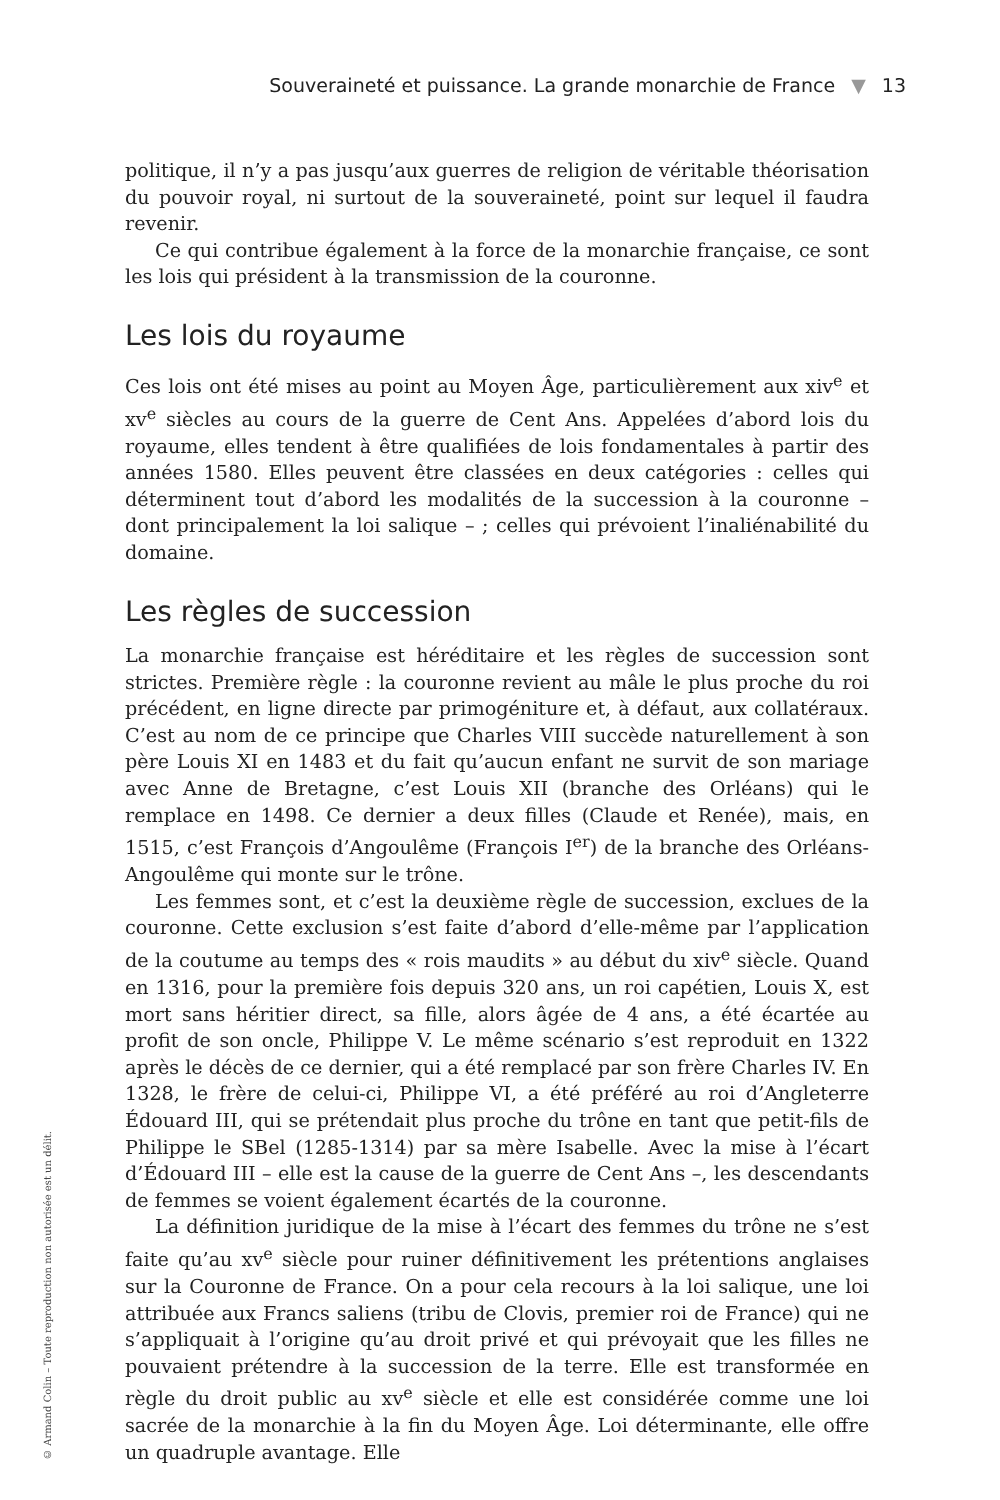Souveraineté et puissance. La grande monarchie de France ▼ 13
politique, il n’y a pas jusqu’aux guerres de religion de véritable théorisation du pouvoir royal, ni surtout de la souveraineté, point sur lequel il faudra revenir.
Ce qui contribue également à la force de la monarchie française, ce sont les lois qui président à la transmission de la couronne.
Les lois du royaume
Ces lois ont été mises au point au Moyen Âge, particulièrement aux xiv<sup>e</sup> et xv<sup>e</sup> siècles au cours de la guerre de Cent Ans. Appelées d’abord lois du royaume, elles tendent à être qualifiées de lois fondamentales à partir des années 1580. Elles peuvent être classées en deux catégories : celles qui déterminent tout d’abord les modalités de la succession à la couronne – dont principalement la loi salique – ; celles qui prévoient l’inaliénabilité du domaine.
Les règles de succession
La monarchie française est héréditaire et les règles de succession sont strictes. Première règle : la couronne revient au mâle le plus proche du roi précédent, en ligne directe par primogéniture et, à défaut, aux collatéraux. C’est au nom de ce principe que Charles VIII succède naturellement à son père Louis XI en 1483 et du fait qu’aucun enfant ne survit de son mariage avec Anne de Bretagne, c’est Louis XII (branche des Orléans) qui le remplace en 1498. Ce dernier a deux filles (Claude et Renée), mais, en 1515, c’est François d’Angoulême (François I<sup>er</sup>) de la branche des Orléans-Angoulême qui monte sur le trône.
Les femmes sont, et c’est la deuxième règle de succession, exclues de la couronne. Cette exclusion s’est faite d’abord d’elle-même par l’application de la coutume au temps des « rois maudits » au début du xiv<sup>e</sup> siècle. Quand en 1316, pour la première fois depuis 320 ans, un roi capétien, Louis X, est mort sans héritier direct, sa fille, alors âgée de 4 ans, a été écartée au profit de son oncle, Philippe V. Le même scénario s’est reproduit en 1322 après le décès de ce dernier, qui a été remplacé par son frère Charles IV. En 1328, le frère de celui-ci, Philippe VI, a été préféré au roi d’Angleterre Édouard III, qui se prétendait plus proche du trône en tant que petit-fils de Philippe le SBel (1285-1314) par sa mère Isabelle. Avec la mise à l’écart d’Édouard III – elle est la cause de la guerre de Cent Ans –, les descendants de femmes se voient également écartés de la couronne.
La définition juridique de la mise à l’écart des femmes du trône ne s’est faite qu’au xv<sup>e</sup> siècle pour ruiner définitivement les prétentions anglaises sur la Couronne de France. On a pour cela recours à la loi salique, une loi attribuée aux Francs saliens (tribu de Clovis, premier roi de France) qui ne s’appliquait à l’origine qu’au droit privé et qui prévoyait que les filles ne pouvaient prétendre à la succession de la terre. Elle est transformée en règle du droit public au xv<sup>e</sup> siècle et elle est considérée comme une loi sacrée de la monarchie à la fin du Moyen Âge. Loi déterminante, elle offre un quadruple avantage. Elle
© Armand Colin – Toute reproduction non autorisée est un délit.